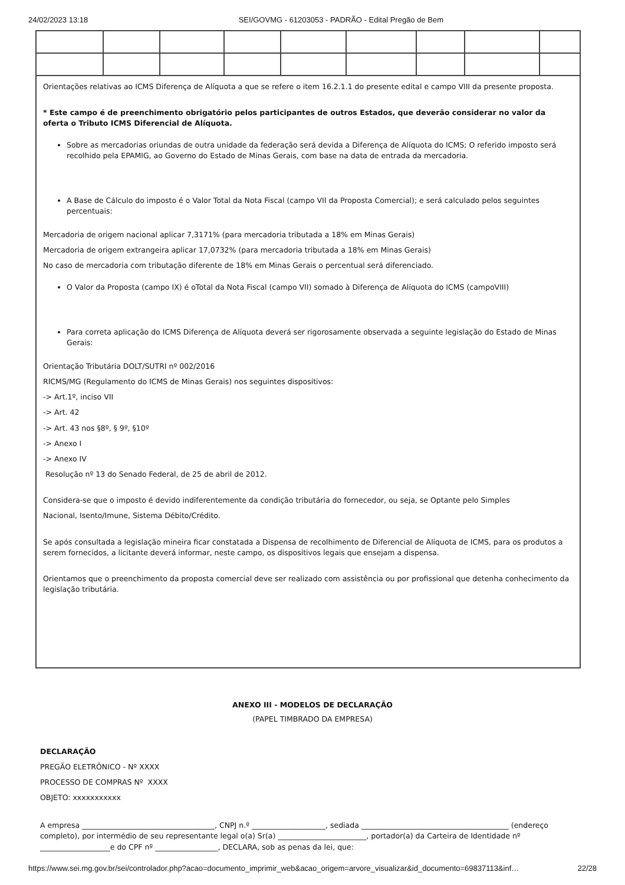24/02/2023 13:18 SEI/GOVMG - 61203053 - PADRÃO - Edital Pregão de Bem
| Orientações relativas ao ICMS Diferença de Alíquota a que se refere o item 16.2.1.1 do presente edital e campo VIII da presente proposta. * Este campo é de preenchimento obrigatório pelos participantes de outros Estados, que deverão considerar no valor da oferta o Tributo ICMS Diferencial de Alíquota. Sobre as mercadorias oriundas de outra unidade da federação será devida a Diferença de Alíquota do ICMS; O referido imposto será recolhido pela EPAMIG, ao Governo do Estado de Minas Gerais, com base na data de entrada da mercadoria. A Base de Cálculo do imposto é o Valor Total da Nota Fiscal (campo VII da Proposta Comercial); e será calculado pelos seguintes percentuais: Mercadoria de origem nacional aplicar 7,3171% (para mercadoria tributada a 18% em Minas Gerais) Mercadoria de origem extrangeira aplicar 17,0732% (para mercadoria tributada a 18% em Minas Gerais) No caso de mercadoria com tributação diferente de 18% em Minas Gerais o percentual será diferenciado. O Valor da Proposta (campo IX) é oTotal da Nota Fiscal (campo VII) somado à Diferença de Alíquota do ICMS (campoVIII) Para correta aplicação do ICMS Diferença de Alíquota deverá ser rigorosamente observada a seguinte legislação do Estado de Minas Gerais: Orientação Tributária DOLT/SUTRI nº 002/2016 RICMS/MG (Regulamento do ICMS de Minas Gerais) nos seguintes dispositivos: -> Art.1º, inciso VII -> Art. 42 -> Art. 43 nos §8º, § 9º, §10º -> Anexo I -> Anexo IV Resolução nº 13 do Senado Federal, de 25 de abril de 2012. Considera-se que o imposto é devido indiferentemente da condição tributária do fornecedor, ou seja, se Optante pelo Simples Nacional, Isento/Imune, Sistema Débito/Crédito. Se após consultada a legislação mineira ficar constatada a Dispensa de recolhimento de Diferencial de Alíquota de ICMS, para os produtos a serem fornecidos, a licitante deverá informar, neste campo, os dispositivos legais que ensejam a dispensa. Orientamos que o preenchimento da proposta comercial deve ser realizado com assistência ou por profissional que detenha conhecimento da legislação tributária. | | | | | | | | |
ANEXO III - MODELOS DE DECLARAÇÃO
(PAPEL TIMBRADO DA EMPRESA)
DECLARAÇÃO
PREGÃO ELETRÔNICO - Nº XXXX
PROCESSO DE COMPRAS Nº XXXX
OBJETO: xxxxxxxxxxx
A empresa ____________________________________, CNPJ n.º ____________________, sediada ________________________________________ (endereço completo), por intermédio de seu representante legal o(a) Sr(a) ________________________, portador(a) da Carteira de Identidade nº ___________________e do CPF nº _________________, DECLARA, sob as penas da lei, que:
https://www.sei.mg.gov.br/sei/controlador.php?acao=documento_imprimir_web&acao_origem=arvore_visualizar&id_documento=69837113&inf… 22/28